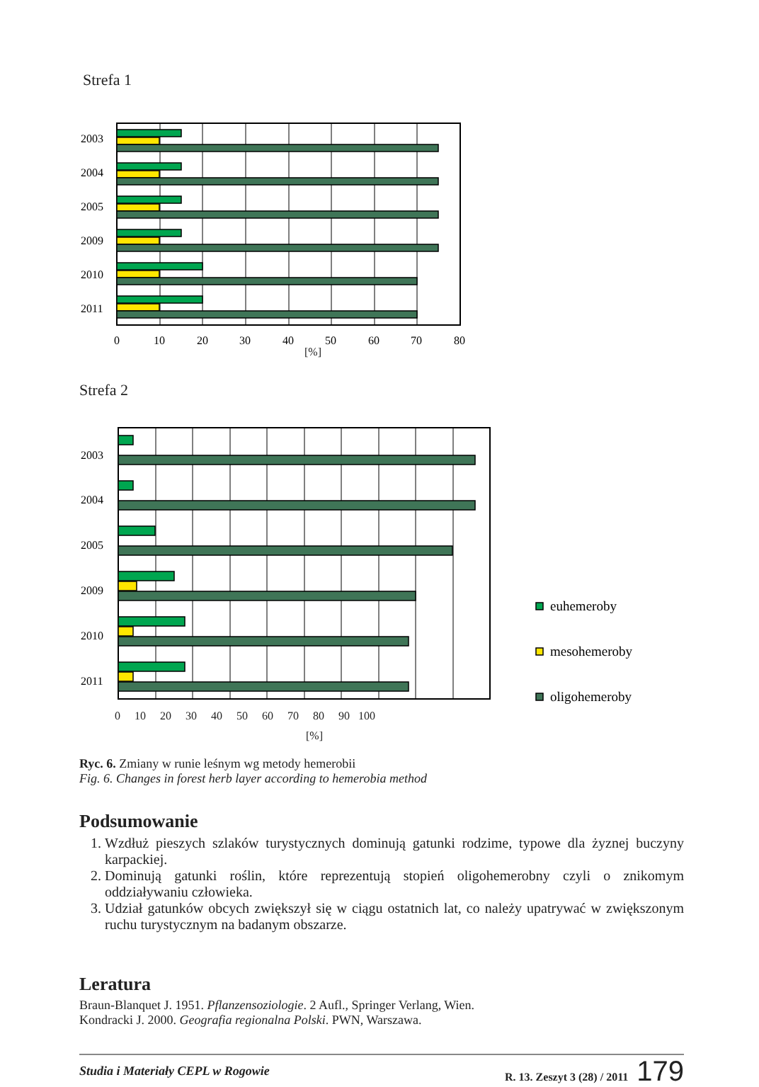Strefa 1
2003
2004
2005
2009
2010
2011
0
10
20
30
40
50
60
70
80
[%]
Strefa 2
2003
2004
2005
2009
2010
2011
euhemeroby
mesohemeroby
oligohemeroby
0 10 20 30 40 50 60 70 80 90 100
[%]
Ryc. 6. Zmiany w runie leśnym wg metody hemerobii
Fig. 6. Changes in forest herb layer according to hemerobia method
Podsumowanie
1. Wzdłuż pieszych szlaków turystycznych dominują gatunki rodzime, typowe dla żyznej buczyny karpackiej.
2. Dominują gatunki roślin, które reprezentują stopień oligohemerobny czyli o znikomym oddziaływaniu człowieka.
3. Udział gatunków obcych zwiększył się w ciągu ostatnich lat, co należy upatrywać w zwiększonym ruchu turystycznym na badanym obszarze.
Leratura
Braun-Blanquet J. 1951. Pflanzensoziologie. 2 Aufl., Springer Verlang, Wien.
Kondracki J. 2000. Geografia regionalna Polski. PWN, Warszawa.
Studia i Materiały CEPL w Rogowie R. 13. Zeszyt 3 (28) / 2011 179